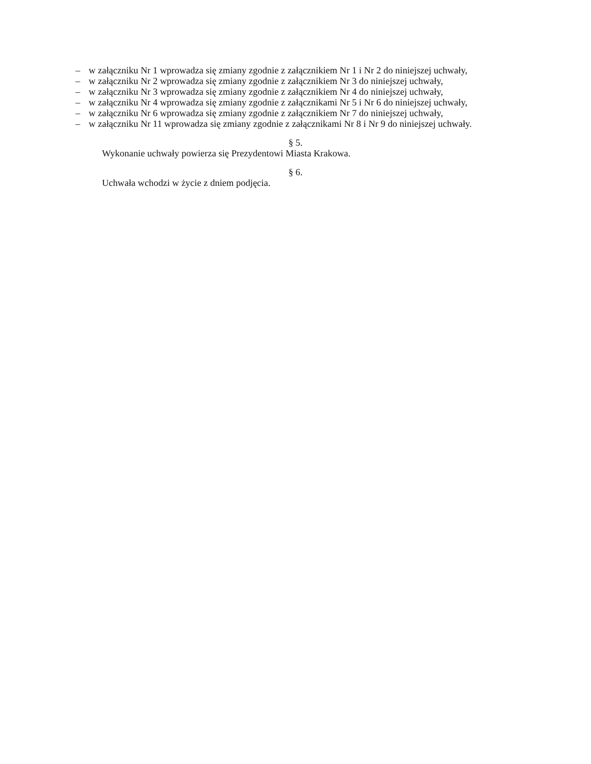– w załączniku Nr 1 wprowadza się zmiany zgodnie z załącznikiem Nr 1 i Nr 2 do niniejszej uchwały,
– w załączniku Nr 2 wprowadza się zmiany zgodnie z załącznikiem Nr 3 do niniejszej uchwały,
– w załączniku Nr 3 wprowadza się zmiany zgodnie z załącznikiem Nr 4 do niniejszej uchwały,
– w załączniku Nr 4 wprowadza się zmiany zgodnie z załącznikami Nr 5 i Nr 6 do niniejszej uchwały,
– w załączniku Nr 6 wprowadza się zmiany zgodnie z załącznikiem Nr 7 do niniejszej uchwały,
– w załączniku Nr 11 wprowadza się zmiany zgodnie z załącznikami Nr 8 i Nr 9 do niniejszej uchwały.
§ 5.
Wykonanie uchwały powierza się Prezydentowi Miasta Krakowa.
§ 6.
Uchwała wchodzi w życie z dniem podjęcia.